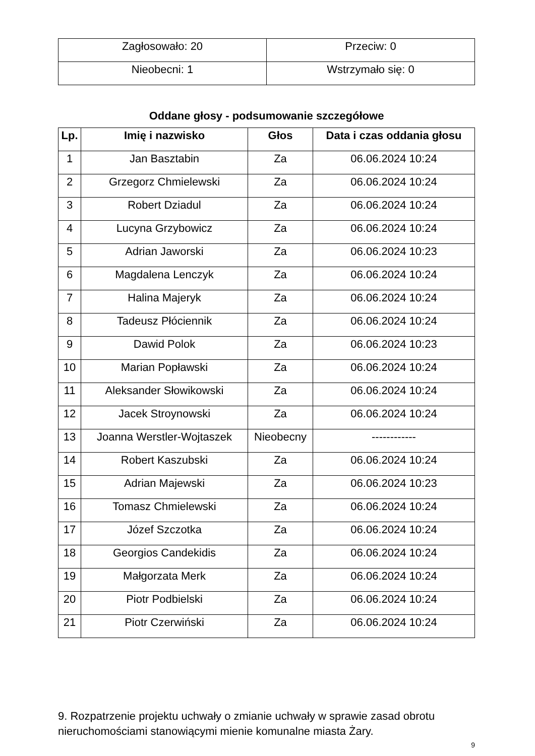| Zagłosowało: 20 | Przeciw: 0 |
| Nieobecni: 1 | Wstrzymało się: 0 |
Oddane głosy - podsumowanie szczegółowe
| Lp. | Imię i nazwisko | Głos | Data i czas oddania głosu |
| --- | --- | --- | --- |
| 1 | Jan Basztabin | Za | 06.06.2024 10:24 |
| 2 | Grzegorz Chmielewski | Za | 06.06.2024 10:24 |
| 3 | Robert Dziadul | Za | 06.06.2024 10:24 |
| 4 | Lucyna Grzybowicz | Za | 06.06.2024 10:24 |
| 5 | Adrian Jaworski | Za | 06.06.2024 10:23 |
| 6 | Magdalena Lenczyk | Za | 06.06.2024 10:24 |
| 7 | Halina Majeryk | Za | 06.06.2024 10:24 |
| 8 | Tadeusz Płóciennik | Za | 06.06.2024 10:24 |
| 9 | Dawid Polok | Za | 06.06.2024 10:23 |
| 10 | Marian Popławski | Za | 06.06.2024 10:24 |
| 11 | Aleksander Słowikowski | Za | 06.06.2024 10:24 |
| 12 | Jacek Stroynowski | Za | 06.06.2024 10:24 |
| 13 | Joanna Werstler-Wojtaszek | Nieobecny | ------------ |
| 14 | Robert Kaszubski | Za | 06.06.2024 10:24 |
| 15 | Adrian Majewski | Za | 06.06.2024 10:23 |
| 16 | Tomasz Chmielewski | Za | 06.06.2024 10:24 |
| 17 | Józef Szczotka | Za | 06.06.2024 10:24 |
| 18 | Georgios Candekidis | Za | 06.06.2024 10:24 |
| 19 | Małgorzata Merk | Za | 06.06.2024 10:24 |
| 20 | Piotr Podbielski | Za | 06.06.2024 10:24 |
| 21 | Piotr Czerwiński | Za | 06.06.2024 10:24 |
9. Rozpatrzenie projektu uchwały o zmianie uchwały w sprawie zasad obrotu nieruchomościami stanowiącymi mienie komunalne miasta Żary.
9